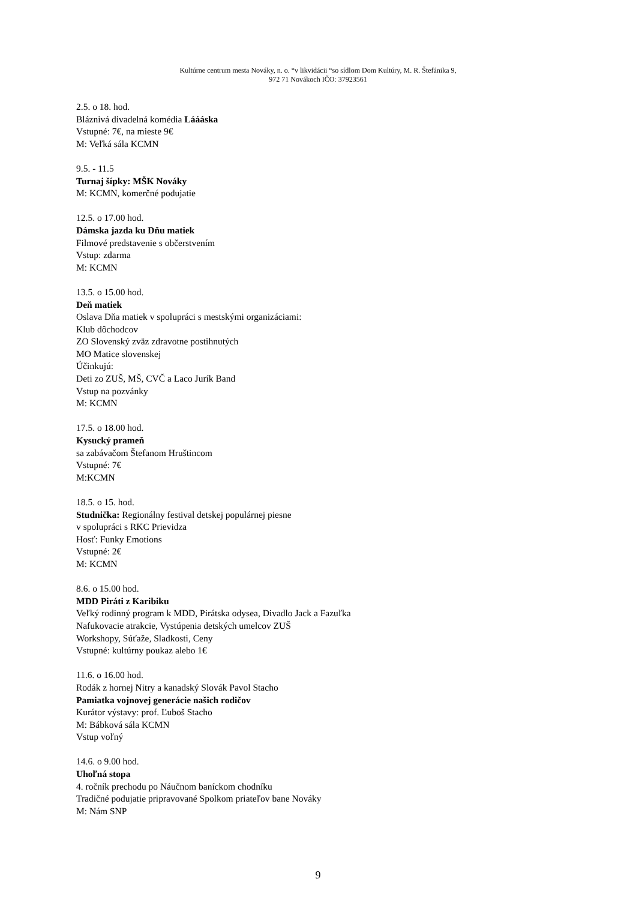Kultúrne centrum mesta Nováky, n. o. “v likvidácii “so sídlom Dom Kultúry, M. R. Štefánika 9,
972 71 Novákoch IČO: 37923561
2.5. o 18. hod.
Bláznivá divadelná komédia Láááska
Vstupné: 7€, na mieste 9€
M: Veľká sála KCMN
9.5. - 11.5
Turnaj šípky: MŠK Nováky
M: KCMN, komerčné podujatie
12.5. o 17.00 hod.
Dámska jazda ku Dňu matiek
Filmové predstavenie s občerstvením
Vstup: zdarma
M: KCMN
13.5. o 15.00 hod.
Deň matiek
Oslava Dňa matiek v spolupráci s mestskými organizáciami:
Klub dôchodcov
ZO Slovenský zväz zdravotne postihnutých
MO Matice slovenskej
Účinkujú:
Deti zo ZUŠ, MŠ, CVČ a Laco Jurík Band
Vstup na pozvánky
M: KCMN
17.5. o 18.00 hod.
Kysucký prameň
sa zabávačom Štefanom Hruštincom
Vstupné: 7€
M:KCMN
18.5. o 15. hod.
Studnička: Regionálny festival detskej populárnej piesne
v spolupráci s RKC Prievidza
Hosť: Funky Emotions
Vstupné: 2€
M: KCMN
8.6. o 15.00 hod.
MDD Piráti z Karibiku
Veľký rodinný program k MDD, Pirátska odysea, Divadlo Jack a Fazuľka
Nafukovacie atrakcie, Vystúpenia detských umelcov ZUŠ
Workshopy, Súťaže, Sladkosti, Ceny
Vstupné: kultúrny poukaz alebo 1€
11.6. o 16.00 hod.
Rodák z hornej Nitry a kanadský Slovák Pavol Stacho
Pamiatka vojnovej generácie našich rodičov
Kurátor výstavy: prof. Ľuboš Stacho
M: Bábková sála KCMN
Vstup voľný
14.6. o 9.00 hod.
Uhoľná stopa
4. ročník prechodu po Náučnom baníckom chodníku
Tradičné podujatie pripravované Spolkom priateľov bane Nováky
M: Nám SNP
9